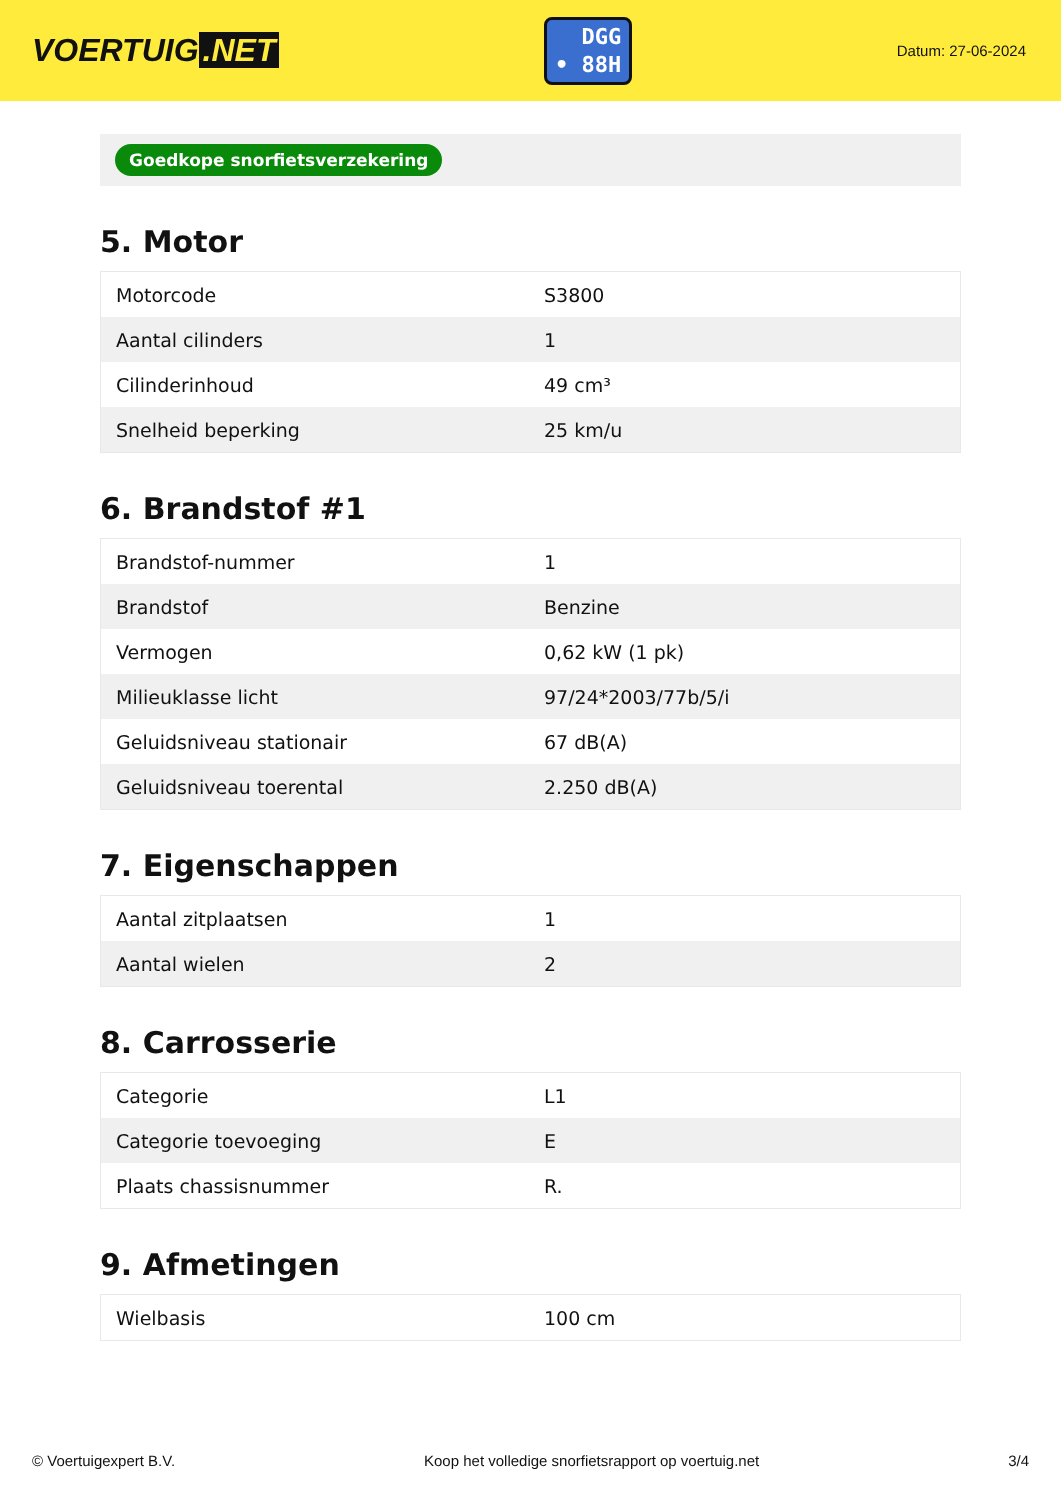VOERTUIG.NET
DGG
• 88H
Datum: 27-06-2024
Goedkope snorfietsverzekering
5. Motor
| Motorcode | S3800 |
| Aantal cilinders | 1 |
| Cilinderinhoud | 49 cm³ |
| Snelheid beperking | 25 km/u |
6. Brandstof #1
| Brandstof-nummer | 1 |
| Brandstof | Benzine |
| Vermogen | 0,62 kW (1 pk) |
| Milieuklasse licht | 97/24*2003/77b/5/i |
| Geluidsniveau stationair | 67 dB(A) |
| Geluidsniveau toerental | 2.250 dB(A) |
7. Eigenschappen
| Aantal zitplaatsen | 1 |
| Aantal wielen | 2 |
8. Carrosserie
| Categorie | L1 |
| Categorie toevoeging | E |
| Plaats chassisnummer | R. |
9. Afmetingen
| Wielbasis | 100 cm |
© Voertuigexpert B.V. Koop het volledige snorfietsrapport op voertuig.net 3/4